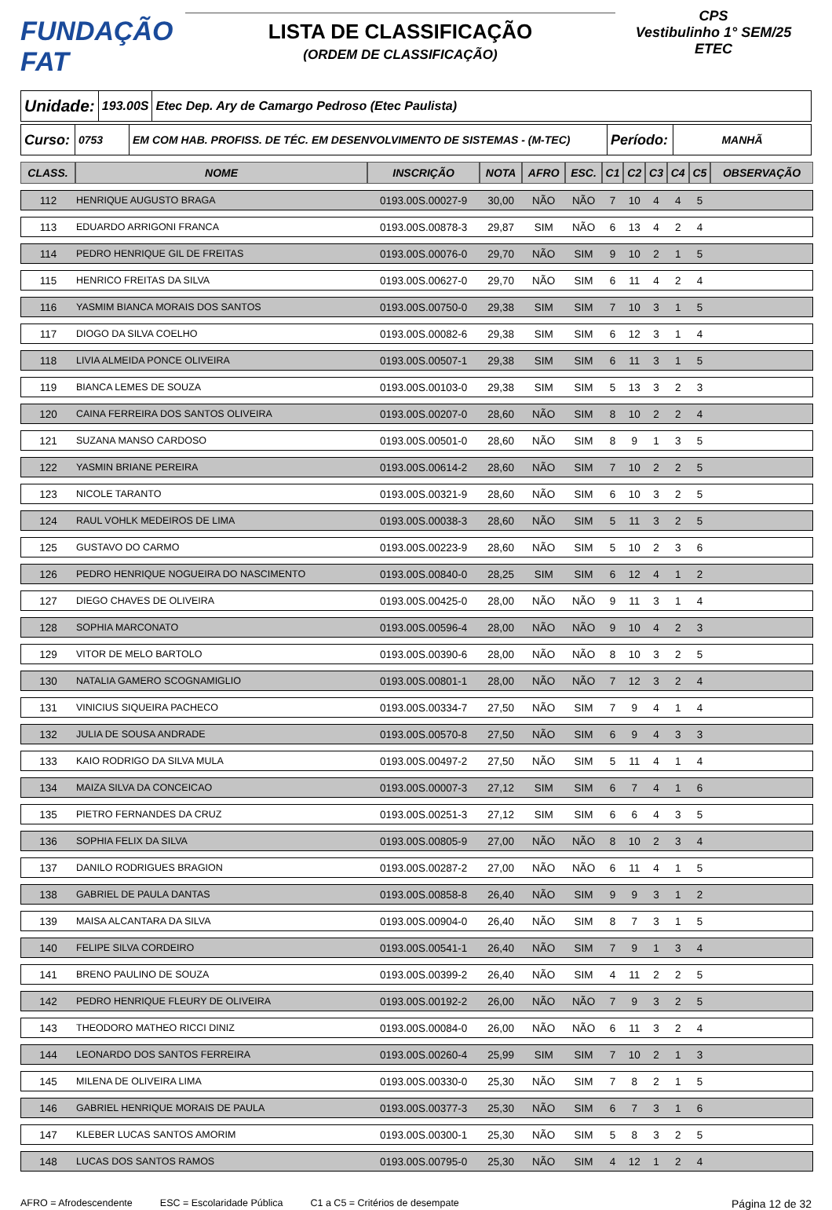FUNDAÇÃO
FAT
LISTA DE CLASSIFICAÇÃO
(ORDEM DE CLASSIFICAÇÃO)
CPS
Vestibulinho 1° SEM/25
ETEC
Unidade:
193.00S
Etec Dep. Ary de Camargo Pedroso (Etec Paulista)
Curso:
0753 EM COM HAB. PROFISS. DE TÉC. EM DESENVOLVIMENTO DE SISTEMAS - (M-TEC)
Período:
MANHÃ
| CLASS. | NOME | INSCRIÇÃO | NOTA | AFRO | ESC. | C1 | C2 | C3 | C4 | C5 | OBSERVAÇÃO |
| --- | --- | --- | --- | --- | --- | --- | --- | --- | --- | --- | --- |
| 112 | HENRIQUE AUGUSTO BRAGA | 0193.00S.00027-9 | 30,00 | NÃO | NÃO | 7 | 10 | 4 | 4 | 5 | |
| 113 | EDUARDO ARRIGONI FRANCA | 0193.00S.00878-3 | 29,87 | SIM | NÃO | 6 | 13 | 4 | 2 | 4 | |
| 114 | PEDRO HENRIQUE GIL DE FREITAS | 0193.00S.00076-0 | 29,70 | NÃO | SIM | 9 | 10 | 2 | 1 | 5 | |
| 115 | HENRICO FREITAS DA SILVA | 0193.00S.00627-0 | 29,70 | NÃO | SIM | 6 | 11 | 4 | 2 | 4 | |
| 116 | YASMIM BIANCA MORAIS DOS SANTOS | 0193.00S.00750-0 | 29,38 | SIM | SIM | 7 | 10 | 3 | 1 | 5 | |
| 117 | DIOGO DA SILVA COELHO | 0193.00S.00082-6 | 29,38 | SIM | SIM | 6 | 12 | 3 | 1 | 4 | |
| 118 | LIVIA ALMEIDA PONCE OLIVEIRA | 0193.00S.00507-1 | 29,38 | SIM | SIM | 6 | 11 | 3 | 1 | 5 | |
| 119 | BIANCA LEMES DE SOUZA | 0193.00S.00103-0 | 29,38 | SIM | SIM | 5 | 13 | 3 | 2 | 3 | |
| 120 | CAINA FERREIRA DOS SANTOS OLIVEIRA | 0193.00S.00207-0 | 28,60 | NÃO | SIM | 8 | 10 | 2 | 2 | 4 | |
| 121 | SUZANA MANSO CARDOSO | 0193.00S.00501-0 | 28,60 | NÃO | SIM | 8 | 9 | 1 | 3 | 5 | |
| 122 | YASMIN BRIANE PEREIRA | 0193.00S.00614-2 | 28,60 | NÃO | SIM | 7 | 10 | 2 | 2 | 5 | |
| 123 | NICOLE TARANTO | 0193.00S.00321-9 | 28,60 | NÃO | SIM | 6 | 10 | 3 | 2 | 5 | |
| 124 | RAUL VOHLK MEDEIROS DE LIMA | 0193.00S.00038-3 | 28,60 | NÃO | SIM | 5 | 11 | 3 | 2 | 5 | |
| 125 | GUSTAVO DO CARMO | 0193.00S.00223-9 | 28,60 | NÃO | SIM | 5 | 10 | 2 | 3 | 6 | |
| 126 | PEDRO HENRIQUE NOGUEIRA DO NASCIMENTO | 0193.00S.00840-0 | 28,25 | SIM | SIM | 6 | 12 | 4 | 1 | 2 | |
| 127 | DIEGO CHAVES DE OLIVEIRA | 0193.00S.00425-0 | 28,00 | NÃO | NÃO | 9 | 11 | 3 | 1 | 4 | |
| 128 | SOPHIA MARCONATO | 0193.00S.00596-4 | 28,00 | NÃO | NÃO | 9 | 10 | 4 | 2 | 3 | |
| 129 | VITOR DE MELO BARTOLO | 0193.00S.00390-6 | 28,00 | NÃO | NÃO | 8 | 10 | 3 | 2 | 5 | |
| 130 | NATALIA GAMERO SCOGNAMIGLIO | 0193.00S.00801-1 | 28,00 | NÃO | NÃO | 7 | 12 | 3 | 2 | 4 | |
| 131 | VINICIUS SIQUEIRA PACHECO | 0193.00S.00334-7 | 27,50 | NÃO | SIM | 7 | 9 | 4 | 1 | 4 | |
| 132 | JULIA DE SOUSA ANDRADE | 0193.00S.00570-8 | 27,50 | NÃO | SIM | 6 | 9 | 4 | 3 | 3 | |
| 133 | KAIO RODRIGO DA SILVA MULA | 0193.00S.00497-2 | 27,50 | NÃO | SIM | 5 | 11 | 4 | 1 | 4 | |
| 134 | MAIZA SILVA DA CONCEICAO | 0193.00S.00007-3 | 27,12 | SIM | SIM | 6 | 7 | 4 | 1 | 6 | |
| 135 | PIETRO FERNANDES DA CRUZ | 0193.00S.00251-3 | 27,12 | SIM | SIM | 6 | 6 | 4 | 3 | 5 | |
| 136 | SOPHIA FELIX DA SILVA | 0193.00S.00805-9 | 27,00 | NÃO | NÃO | 8 | 10 | 2 | 3 | 4 | |
| 137 | DANILO RODRIGUES BRAGION | 0193.00S.00287-2 | 27,00 | NÃO | NÃO | 6 | 11 | 4 | 1 | 5 | |
| 138 | GABRIEL DE PAULA DANTAS | 0193.00S.00858-8 | 26,40 | NÃO | SIM | 9 | 9 | 3 | 1 | 2 | |
| 139 | MAISA ALCANTARA DA SILVA | 0193.00S.00904-0 | 26,40 | NÃO | SIM | 8 | 7 | 3 | 1 | 5 | |
| 140 | FELIPE SILVA CORDEIRO | 0193.00S.00541-1 | 26,40 | NÃO | SIM | 7 | 9 | 1 | 3 | 4 | |
| 141 | BRENO PAULINO DE SOUZA | 0193.00S.00399-2 | 26,40 | NÃO | SIM | 4 | 11 | 2 | 2 | 5 | |
| 142 | PEDRO HENRIQUE FLEURY DE OLIVEIRA | 0193.00S.00192-2 | 26,00 | NÃO | NÃO | 7 | 9 | 3 | 2 | 5 | |
| 143 | THEODORO MATHEO RICCI DINIZ | 0193.00S.00084-0 | 26,00 | NÃO | NÃO | 6 | 11 | 3 | 2 | 4 | |
| 144 | LEONARDO DOS SANTOS FERREIRA | 0193.00S.00260-4 | 25,99 | SIM | SIM | 7 | 10 | 2 | 1 | 3 | |
| 145 | MILENA DE OLIVEIRA LIMA | 0193.00S.00330-0 | 25,30 | NÃO | SIM | 7 | 8 | 2 | 1 | 5 | |
| 146 | GABRIEL HENRIQUE MORAIS DE PAULA | 0193.00S.00377-3 | 25,30 | NÃO | SIM | 6 | 7 | 3 | 1 | 6 | |
| 147 | KLEBER LUCAS SANTOS AMORIM | 0193.00S.00300-1 | 25,30 | NÃO | SIM | 5 | 8 | 3 | 2 | 5 | |
| 148 | LUCAS DOS SANTOS RAMOS | 0193.00S.00795-0 | 25,30 | NÃO | SIM | 4 | 12 | 1 | 2 | 4 | |
AFRO = Afrodescendente ESC = Escolaridade Pública C1 a C5 = Critérios de desempate Página 12 de 32